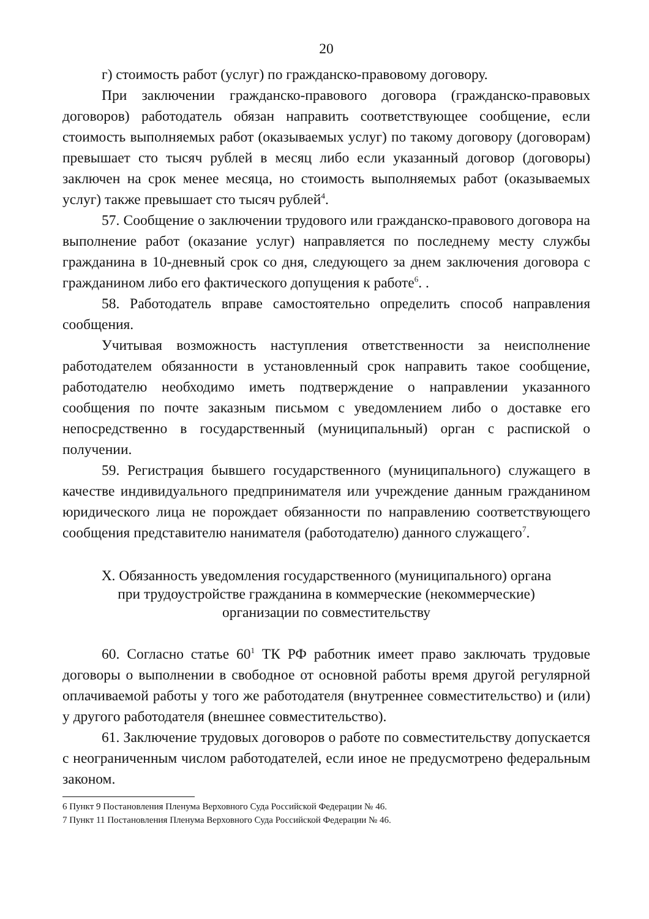20
г) стоимость работ (услуг) по гражданско-правовому договору.
При заключении гражданско-правового договора (гражданско-правовых договоров) работодатель обязан направить соответствующее сообщение, если стоимость выполняемых работ (оказываемых услуг) по такому договору (договорам) превышает сто тысяч рублей в месяц либо если указанный договор (договоры) заключен на срок менее месяца, но стоимость выполняемых работ (оказываемых услуг) также превышает сто тысяч рублей<sup>4</sup>.
57. Сообщение о заключении трудового или гражданско-правового договора на выполнение работ (оказание услуг) направляется по последнему месту службы гражданина в 10-дневный срок со дня, следующего за днем заключения договора с гражданином либо его фактического допущения к работе<sup>6</sup>. .
58. Работодатель вправе самостоятельно определить способ направления сообщения.
Учитывая возможность наступления ответственности за неисполнение работодателем обязанности в установленный срок направить такое сообщение, работодателю необходимо иметь подтверждение о направлении указанного сообщения по почте заказным письмом с уведомлением либо о доставке его непосредственно в государственный (муниципальный) орган с распиской о получении.
59. Регистрация бывшего государственного (муниципального) служащего в качестве индивидуального предпринимателя или учреждение данным гражданином юридического лица не порождает обязанности по направлению соответствующего сообщения представителю нанимателя (работодателю) данного служащего<sup>7</sup>.
X. Обязанность уведомления государственного (муниципального) органа
при трудоустройстве гражданина в коммерческие (некоммерческие)
организации по совместительству
60. Согласно статье 60<sup>1</sup> ТК РФ работник имеет право заключать трудовые договоры о выполнении в свободное от основной работы время другой регулярной оплачиваемой работы у того же работодателя (внутреннее совместительство) и (или) у другого работодателя (внешнее совместительство).
61. Заключение трудовых договоров о работе по совместительству допускается с неограниченным числом работодателей, если иное не предусмотрено федеральным законом.
6 Пункт 9 Постановления Пленума Верховного Суда Российской Федерации № 46.
7 Пункт 11 Постановления Пленума Верховного Суда Российской Федерации № 46.